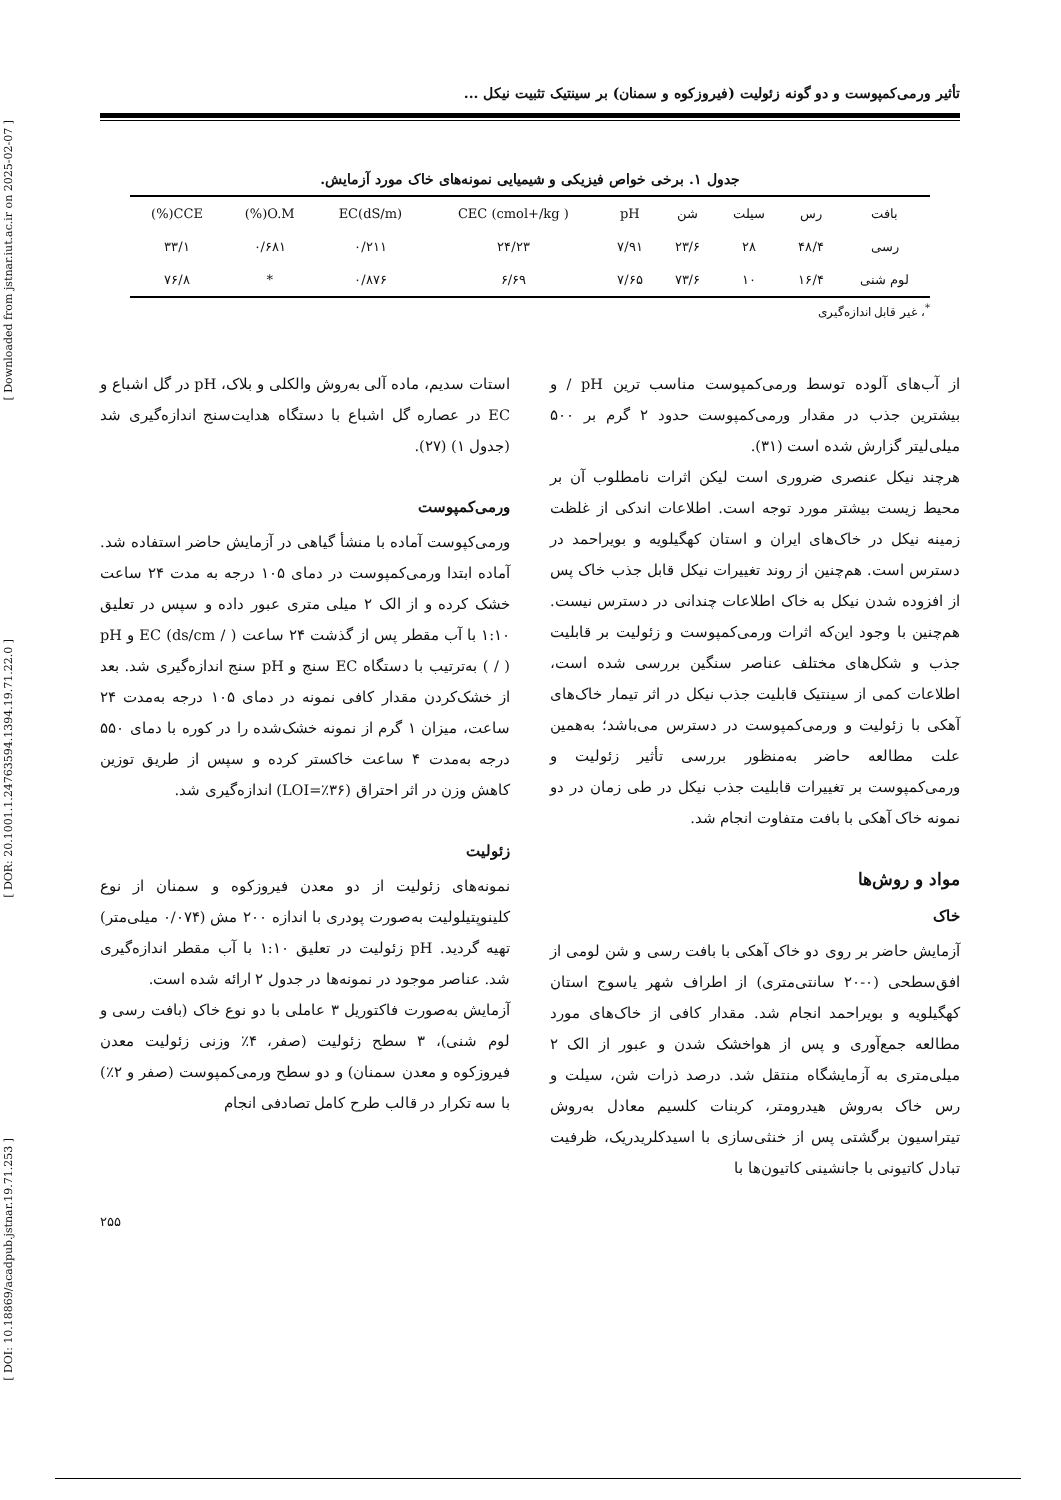[ Downloaded from jstnar.iut.ac.ir on 2025-02-07 ]
[ DOR: 20.1001.1.24763594.1394.19.71.22.0 ]
[ DOI: 10.18869/acadpub.jstnar.19.71.253 ]
تأثیر ورمی‌کمپوست و دو گونه زئولیت (فیروزکوه و سمنان) بر سینتیک تثبیت نیکل ...
جدول ۱. برخی خواص فیزیکی و شیمیایی نمونه‌های خاک مورد آزمایش.
| بافت | رس | سیلت | شن | pH | CEC (cmol+/kg ) | EC(dS/m) | O.M(%) | CCE(%) |
| رسی | ۴۸/۴ | ۲۸ | ۲۳/۶ | ۷/۹۱ | ۲۴/۲۳ | ۰/۲۱۱ | ۰/۶۸۱ | ۳۳/۱ |
| لوم شنی | ۱۶/۴ | ۱۰ | ۷۳/۶ | ۷/۶۵ | ۶/۶۹ | ۰/۸۷۶ | * | ۷۶/۸ |
<sup>*</sup>، غیر قابل اندازه‌گیری
از آب‌های آلوده توسط ورمی‌کمپوست مناسب ترین pH / و بیشترین جذب در مقدار ورمی‌کمپوست حدود ۲ گرم بر ۵۰۰ میلی‌لیتر گزارش شده است (۳۱).
هرچند نیکل عنصری ضروری است لیکن اثرات نامطلوب آن بر محیط زیست بیشتر مورد توجه است. اطلاعات اندکی از غلظت زمینه نیکل در خاک‌های ایران و استان کهگیلویه و بویراحمد در دسترس است. هم‌چنین از روند تغییرات نیکل قابل جذب خاک پس از افزوده شدن نیکل به خاک اطلاعات چندانی در دسترس نیست. هم‌چنین با وجود این‌که اثرات ورمی‌کمپوست و زئولیت بر قابلیت جذب و شکل‌های مختلف عناصر سنگین بررسی شده است، اطلاعات کمی از سینتیک قابلیت جذب نیکل در اثر تیمار خاک‌های آهکی با زئولیت و ورمی‌کمپوست در دسترس می‌باشد؛ به‌همین علت مطالعه حاضر به‌منظور بررسی تأثیر زئولیت و ورمی‌کمپوست بر تغییرات قابلیت جذب نیکل در طی زمان در دو نمونه خاک آهکی با بافت متفاوت انجام شد.
مواد و روش‌ها
خاک
آزمایش حاضر بر روی دو خاک آهکی با بافت رسی و شن لومی از افق‌سطحی (۰-۲۰ سانتی‌متری) از اطراف شهر یاسوج استان کهگیلویه و بویراحمد انجام شد. مقدار کافی از خاک‌های مورد مطالعه جمع‌آوری و پس از هواخشک شدن و عبور از الک ۲ میلی‌متری به آزمایشگاه منتقل شد. درصد ذرات شن، سیلت و رس خاک به‌روش هیدرومتر، کربنات کلسیم معادل به‌روش تیتراسیون برگشتی پس از خنثی‌سازی با اسیدکلریدریک، ظرفیت تبادل کاتیونی با جانشینی کاتیون‌ها با
استات سدیم، ماده آلی به‌روش والکلی و بلاک، pH در گل اشباع و EC در عصاره گل اشباع با دستگاه هدایت‌سنج اندازه‌گیری شد (جدول ۱) (۲۷).
ورمی‌کمپوست
ورمی‌کپوست آماده با منشأ گیاهی در آزمایش حاضر استفاده شد. آماده ابتدا ورمی‌کمپوست در دمای ۱۰۵ درجه به مدت ۲۴ ساعت خشک کرده و از الک ۲ میلی متری عبور داده و سپس در تعلیق ۱:۱۰ با آب مقطر پس از گذشت ۲۴ ساعت EC (ds/cm / ) و pH ( / ) به‌ترتیب با دستگاه EC سنج و pH سنج اندازه‌گیری شد. بعد از خشک‌کردن مقدار کافی نمونه در دمای ۱۰۵ درجه به‌مدت ۲۴ ساعت، میزان ۱ گرم از نمونه خشک‌شده را در کوره با دمای ۵۵۰ درجه به‌مدت ۴ ساعت خاکستر کرده و سپس از طریق توزین کاهش وزن در اثر احتراق (LOI=٪۳۶) اندازه‌گیری شد.
زئولیت
نمونه‌های زئولیت از دو معدن فیروزکوه و سمنان از نوع کلینوپتیلولیت به‌صورت پودری با اندازه ۲۰۰ مش (۰/۰۷۴ میلی‌متر) تهیه گردید. pH زئولیت در تعلیق ۱:۱۰ با آب مقطر اندازه‌گیری شد. عناصر موجود در نمونه‌ها در جدول ۲ ارائه شده است.
آزمایش به‌صورت فاکتوریل ۳ عاملی با دو نوع خاک (بافت رسی و لوم شنی)، ۳ سطح زئولیت (صفر، ۴٪ وزنی زئولیت معدن فیروزکوه و معدن سمنان) و دو سطح ورمی‌کمپوست (صفر و ۲٪) با سه تکرار در قالب طرح کامل تصادفی انجام
۲۵۵